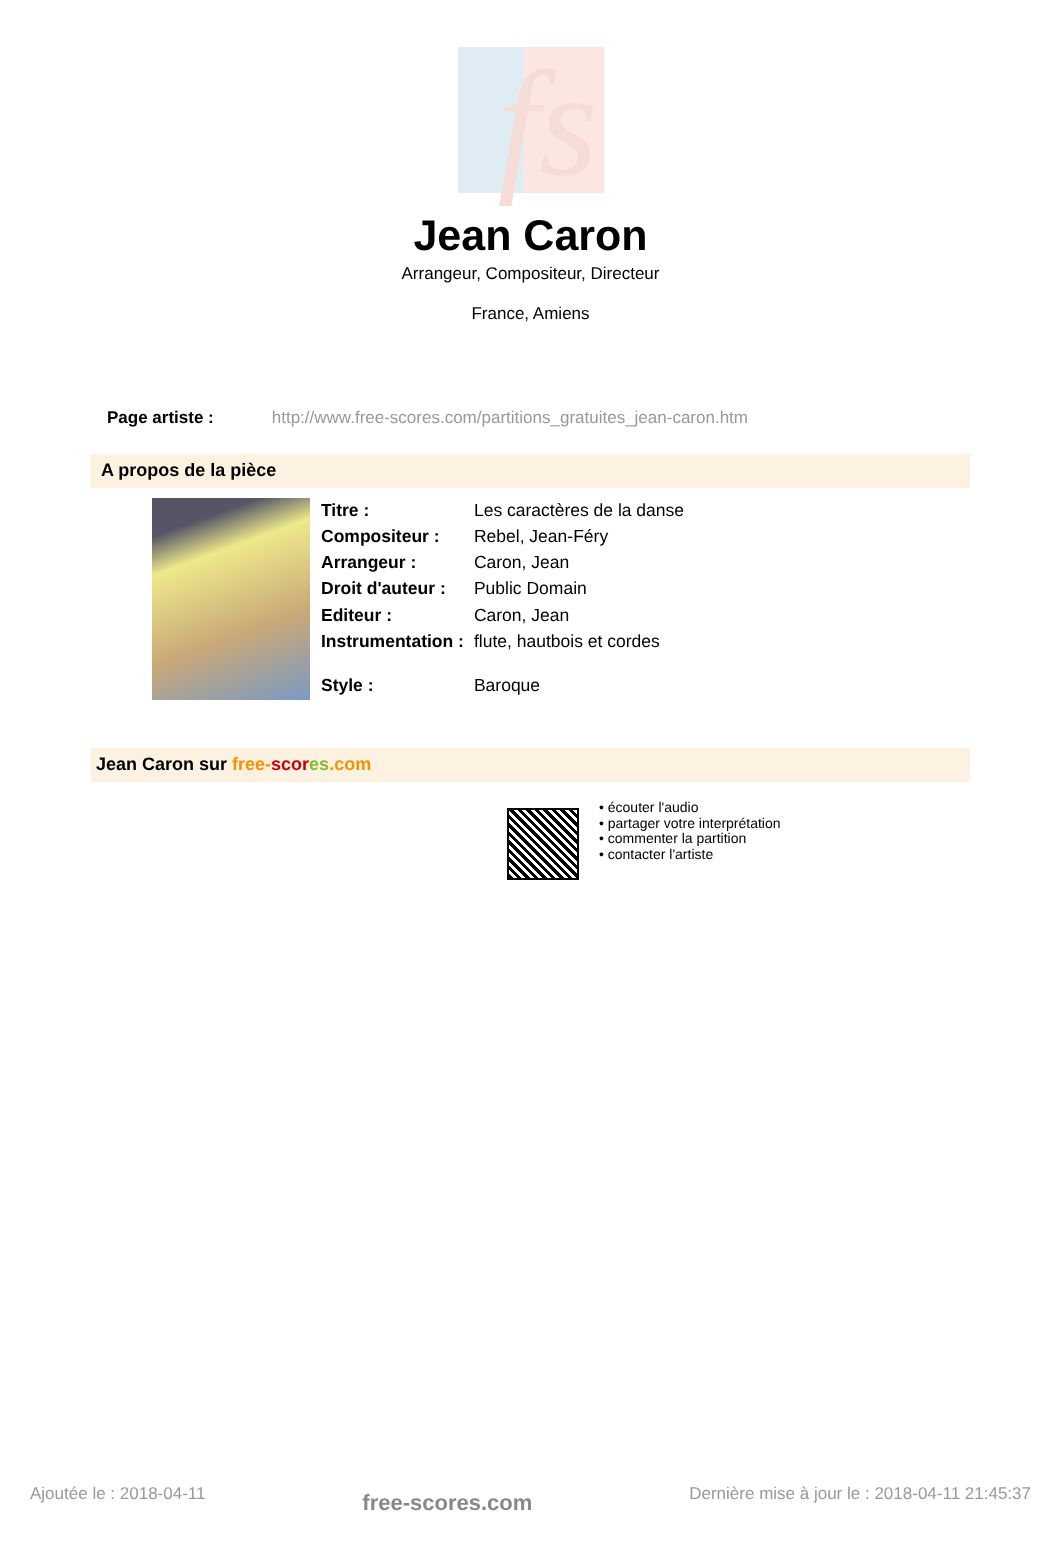fs
Jean Caron
Arrangeur, Compositeur, Directeur
France, Amiens
Page artiste : http://www.free-scores.com/partitions_gratuites_jean-caron.htm
A propos de la pièce
| Titre : | Les caractères de la danse |
| Compositeur : | Rebel, Jean-Féry |
| Arrangeur : | Caron, Jean |
| Droit d'auteur : | Public Domain |
| Editeur : | Caron, Jean |
| Instrumentation : | flute, hautbois et cordes |
| Style : | Baroque |
Jean Caron sur free-scor es.com
• écouter l'audio
• partager votre interprétation
• commenter la partition
• contacter l'artiste
Ajoutée le : 2018-04-11 free-scores.com Dernière mise à jour le : 2018-04-11 21:45:37